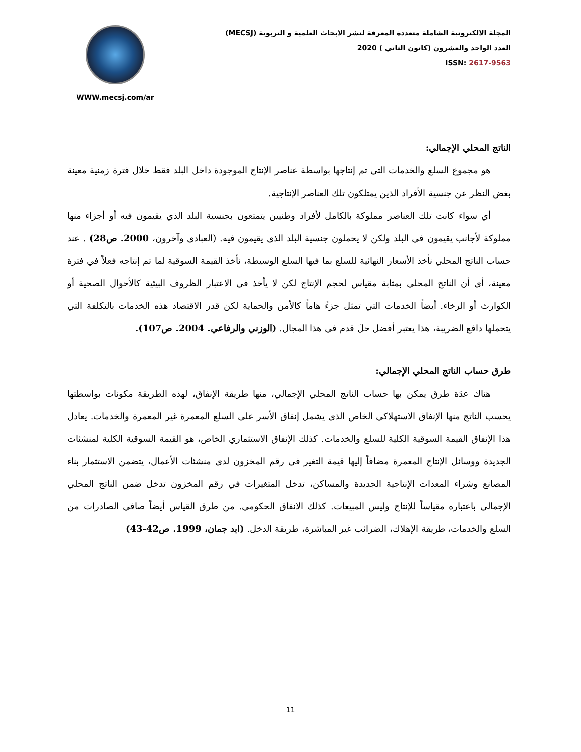WWW.mecsj.com/ar
المجلة الالكترونية الشاملة متعددة المعرفة لنشر الابحاث العلمية و التربوية (MECSJ)
العدد الواحد والعشرون (كانون الثاني ) 2020
ISSN: 2617-9563
الناتج المحلي الإجمالي:
هو مجموع السلع والخدمات التي تم إنتاجها بواسطة عناصر الإنتاج الموجودة داخل البلد فقط خلال فترة زمنية معينة بغض النظر عن جنسية الأفراد الذين يمتلكون تلك العناصر الإنتاجية.
أي سواء كانت تلك العناصر مملوكة بالكامل لأفراد وطنيين يتمتعون بجنسية البلد الذي يقيمون فيه أو أجزاء منها مملوكة لأجانب يقيمون في البلد ولكن لا يحملون جنسية البلد الذي يقيمون فيه. (العبادي وآخرون، 2000. ص28) . عند حساب الناتج المحلي نأخذ الأسعار النهائية للسلع بما فيها السلع الوسيطة، نأخذ القيمة السوقية لما تم إنتاجه فعلاً في فترة معينة، أي أن الناتج المحلي بمثابة مقياس لحجم الإنتاج لكن لا يأخذ في الاعتبار الظروف البيئية كالأحوال الصحية أو الكوارث أو الرخاء. أيضاً الخدمات التي تمثل جزءً هاماً كالأمن والحماية لكن قدر الاقتصاد هذه الخدمات بالتكلفة التي يتحملها دافع الضريبة، هذا يعتبر أفضل حلَ قدم في هذا المجال. (الوزني والرفاعي. 2004. ص107).
طرق حساب الناتج المحلي الإجمالي:
هناك عدَة طرق يمكن بها حساب الناتج المحلي الإجمالي، منها طريقة الإنفاق، لهذه الطريقة مكونات بواسطتها يحسب الناتج منها الإنفاق الاستهلاكي الخاص الذي يشمل إنفاق الأسر على السلع المعمرة غير المعمرة والخدمات. يعادل هذا الإنفاق القيمة السوقية الكلية للسلع والخدمات. كذلك الإنفاق الاستثماري الخاص، هو القيمة السوقية الكلية لمنشئات الجديدة ووسائل الإنتاج المعمرة مضافاً إليها قيمة التغير في رقم المخزون لدي منشئات الأعمال، يتضمن الاستثمار بناء المصانع وشراء المعدات الإنتاجية الجديدة والمساكن، تدخل المتغيرات في رقم المخزون تدخل ضمن الناتج المحلي الإجمالي باعتباره مقياساً للإنتاج وليس المبيعات. كذلك الانفاق الحكومي. من طرق القياس أيضاً صافي الصادرات من السلع والخدمات، طريقة الإهلاك، الضرائب غير المباشرة، طريقة الدخل. (ابد جمان، 1999. ص42-43)
11